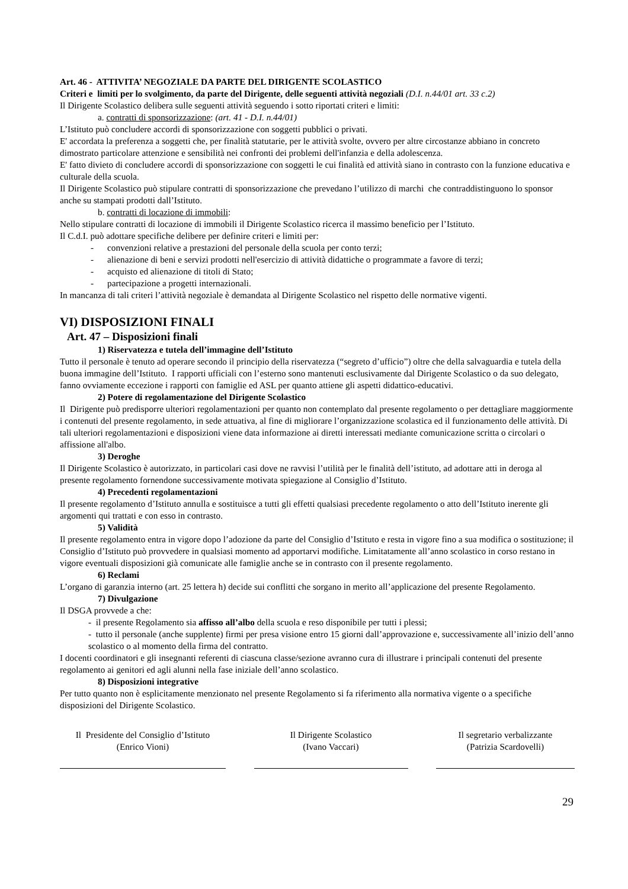Art. 46 - ATTIVITA’ NEGOZIALE DA PARTE DEL DIRIGENTE SCOLASTICO
Criteri e limiti per lo svolgimento, da parte del Dirigente, delle seguenti attività negoziali (D.I. n.44/01 art. 33 c.2)
Il Dirigente Scolastico delibera sulle seguenti attività seguendo i sotto riportati criteri e limiti:
a. contratti di sponsorizzazione: (art. 41 - D.I. n.44/01)
L’Istituto può concludere accordi di sponsorizzazione con soggetti pubblici o privati.
E' accordata la preferenza a soggetti che, per finalità statutarie, per le attività svolte, ovvero per altre circostanze abbiano in concreto dimostrato particolare attenzione e sensibilità nei confronti dei problemi dell'infanzia e della adolescenza.
E' fatto divieto di concludere accordi di sponsorizzazione con soggetti le cui finalità ed attività siano in contrasto con la funzione educativa e culturale della scuola.
Il Dirigente Scolastico può stipulare contratti di sponsorizzazione che prevedano l’utilizzo di marchi che contraddistinguono lo sponsor anche su stampati prodotti dall’Istituto.
b. contratti di locazione di immobili:
Nello stipulare contratti di locazione di immobili il Dirigente Scolastico ricerca il massimo beneficio per l’Istituto.
Il C.d.I. può adottare specifiche delibere per definire criteri e limiti per:
- convenzioni relative a prestazioni del personale della scuola per conto terzi;
- alienazione di beni e servizi prodotti nell'esercizio di attività didattiche o programmate a favore di terzi;
- acquisto ed alienazione di titoli di Stato;
- partecipazione a progetti internazionali.
In mancanza di tali criteri l’attività negoziale è demandata al Dirigente Scolastico nel rispetto delle normative vigenti.
VI) DISPOSIZIONI FINALI
Art. 47 – Disposizioni finali
1) Riservatezza e tutela dell’immagine dell’Istituto
Tutto il personale è tenuto ad operare secondo il principio della riservatezza (“segreto d’ufficio”) oltre che della salvaguardia e tutela della buona immagine dell’Istituto. I rapporti ufficiali con l’esterno sono mantenuti esclusivamente dal Dirigente Scolastico o da suo delegato, fanno ovviamente eccezione i rapporti con famiglie ed ASL per quanto attiene gli aspetti didattico-educativi.
2) Potere di regolamentazione del Dirigente Scolastico
Il Dirigente può predisporre ulteriori regolamentazioni per quanto non contemplato dal presente regolamento o per dettagliare maggiormente i contenuti del presente regolamento, in sede attuativa, al fine di migliorare l’organizzazione scolastica ed il funzionamento delle attività. Di tali ulteriori regolamentazioni e disposizioni viene data informazione ai diretti interessati mediante comunicazione scritta o circolari o affissione all'albo.
3) Deroghe
Il Dirigente Scolastico è autorizzato, in particolari casi dove ne ravvisi l’utilità per le finalità dell’istituto, ad adottare atti in deroga al presente regolamento fornendone successivamente motivata spiegazione al Consiglio d’Istituto.
4) Precedenti regolamentazioni
Il presente regolamento d’Istituto annulla e sostituisce a tutti gli effetti qualsiasi precedente regolamento o atto dell’Istituto inerente gli argomenti qui trattati e con esso in contrasto.
5) Validità
Il presente regolamento entra in vigore dopo l’adozione da parte del Consiglio d’Istituto e resta in vigore fino a sua modifica o sostituzione; il Consiglio d’Istituto può provvedere in qualsiasi momento ad apportarvi modifiche. Limitatamente all’anno scolastico in corso restano in vigore eventuali disposizioni già comunicate alle famiglie anche se in contrasto con il presente regolamento.
6) Reclami
L’organo di garanzia interno (art. 25 lettera h) decide sui conflitti che sorgano in merito all’applicazione del presente Regolamento.
7) Divulgazione
Il DSGA provvede a che:
- il presente Regolamento sia affisso all’albo della scuola e reso disponibile per tutti i plessi;
- tutto il personale (anche supplente) firmi per presa visione entro 15 giorni dall’approvazione e, successivamente all’inizio dell’anno scolastico o al momento della firma del contratto.
I docenti coordinatori e gli insegnanti referenti di ciascuna classe/sezione avranno cura di illustrare i principali contenuti del presente regolamento ai genitori ed agli alunni nella fase iniziale dell’anno scolastico.
8) Disposizioni integrative
Per tutto quanto non è esplicitamente menzionato nel presente Regolamento si fa riferimento alla normativa vigente o a specifiche disposizioni del Dirigente Scolastico.
Il Presidente del Consiglio d’Istituto
(Enrico Vioni)
Il Dirigente Scolastico
(Ivano Vaccari)
Il segretario verbalizzante
(Patrizia Scardovelli)
29